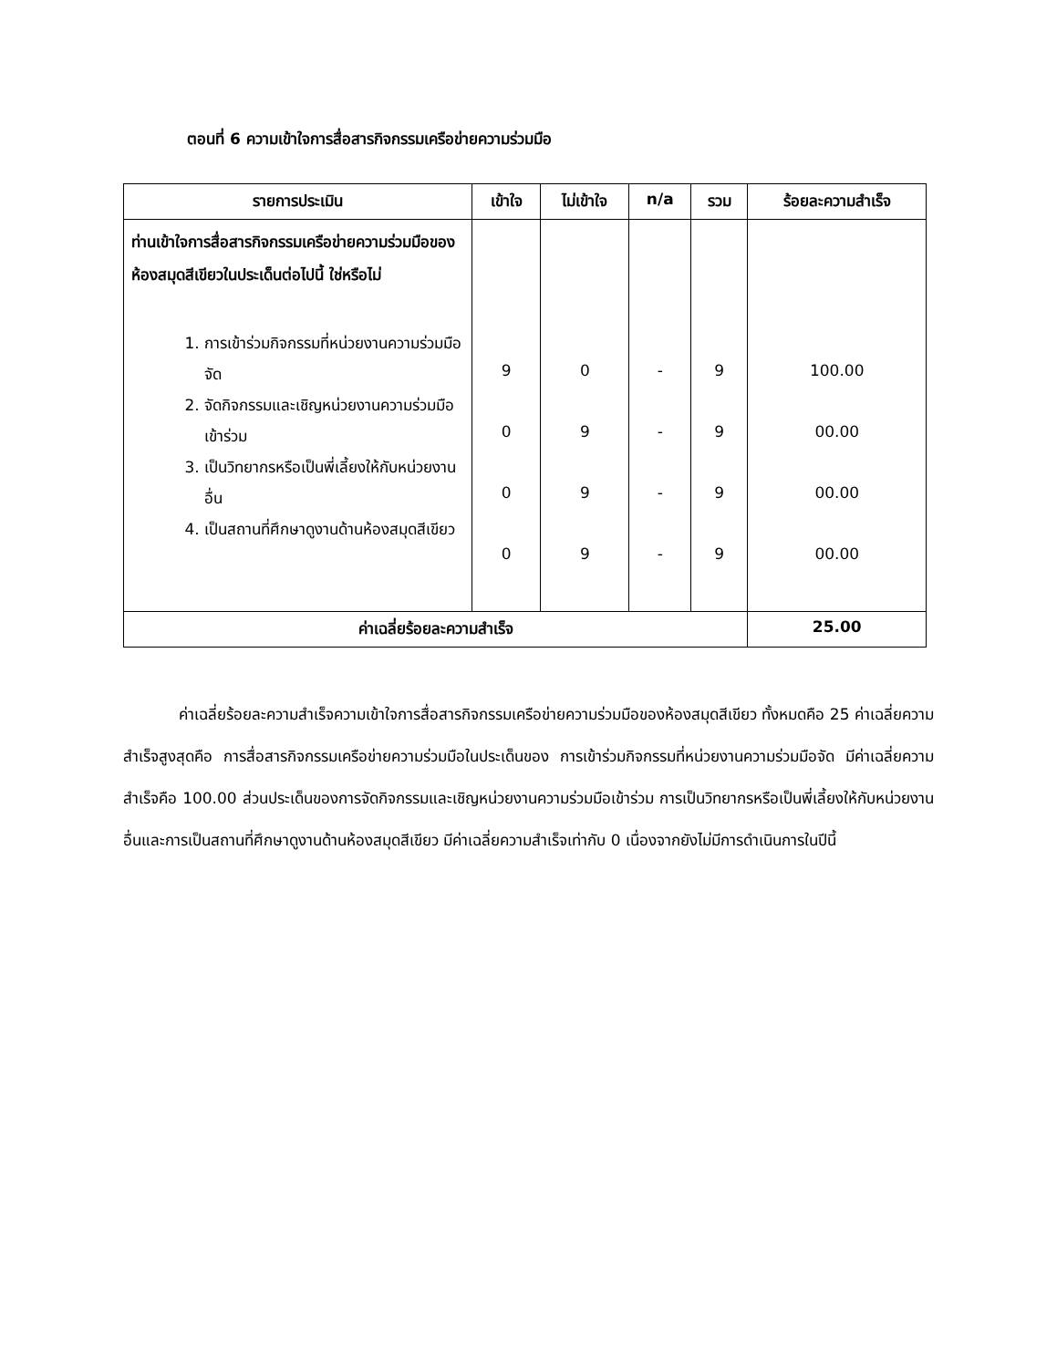ตอนที่ 6 ความเข้าใจการสื่อสารกิจกรรมเครือข่ายความร่วมมือ
| รายการประเมิน | เข้าใจ | ไม่เข้าใจ | n/a | รวม | ร้อยละความสำเร็จ |
| --- | --- | --- | --- | --- | --- |
| ท่านเข้าใจการสื่อสารกิจกรรมเครือข่ายความร่วมมือของห้องสมุดสีเขียวในประเด็นต่อไปนี้ ใช่หรือไม่ 1. การเข้าร่วมกิจกรรมที่หน่วยงานความร่วมมือจัด 2. จัดกิจกรรมและเชิญหน่วยงานความร่วมมือเข้าร่วม 3. เป็นวิทยากรหรือเป็นพี่เลี้ยงให้กับหน่วยงานอื่น 4. เป็นสถานที่ศึกษาดูงานด้านห้องสมุดสีเขียว | 9 0 0 0 | 0 9 9 9 | - - - - | 9 9 9 9 | 100.00 00.00 00.00 00.00 |
| ค่าเฉลี่ยร้อยละความสำเร็จ | | | | | 25.00 |
ค่าเฉลี่ยร้อยละความสำเร็จความเข้าใจการสื่อสารกิจกรรมเครือข่ายความร่วมมือของห้องสมุดสีเขียว ทั้งหมดคือ 25 ค่าเฉลี่ยความสำเร็จสูงสุดคือ การสื่อสารกิจกรรมเครือข่ายความร่วมมือในประเด็นของ การเข้าร่วมกิจกรรมที่หน่วยงานความร่วมมือจัด มีค่าเฉลี่ยความสำเร็จคือ 100.00 ส่วนประเด็นของการจัดกิจกรรมและเชิญหน่วยงานความร่วมมือเข้าร่วม การเป็นวิทยากรหรือเป็นพี่เลี้ยงให้กับหน่วยงานอื่นและการเป็นสถานที่ศึกษาดูงานด้านห้องสมุดสีเขียว มีค่าเฉลี่ยความสำเร็จเท่ากับ 0 เนื่องจากยังไม่มีการดำเนินการในปีนี้